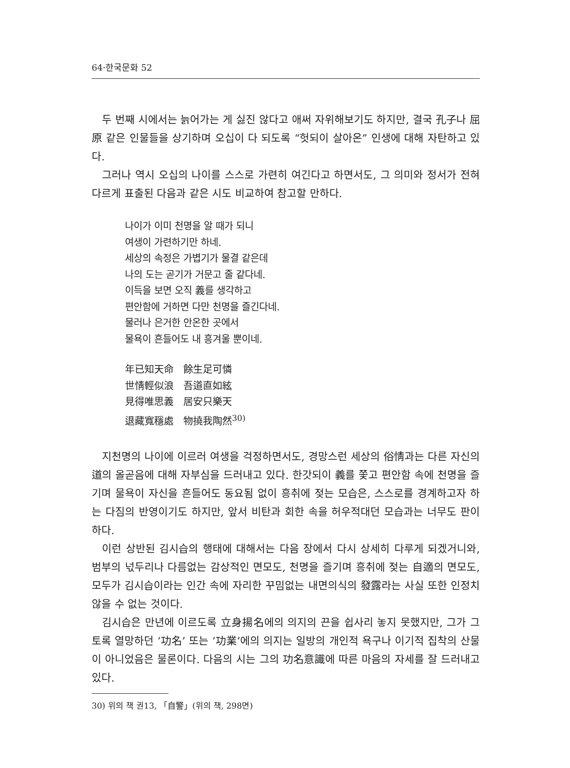64·한국문화 52
두 번째 시에서는 늙어가는 게 싫진 않다고 애써 자위해보기도 하지만, 결국 孔子나 屈原 같은 인물들을 상기하며 오십이 다 되도록 “헛되이 살아온” 인생에 대해 자탄하고 있다.
그러나 역시 오십의 나이를 스스로 가련히 여긴다고 하면서도, 그 의미와 정서가 전혀 다르게 표출된 다음과 같은 시도 비교하여 참고할 만하다.
나이가 이미 천명을 알 때가 되니
여생이 가련하기만 하네.
세상의 속정은 가볍기가 물결 같은데
나의 도는 곧기가 거문고 줄 같다네.
이득을 보면 오직 義를 생각하고
편안함에 거하면 다만 천명을 즐긴다네.
물러나 은거한 안온한 곳에서
물욕이 흔들어도 내 흥겨울 뿐이네.
年已知天命　餘生足可憐
世情輕似浪　吾道直如絃
見得唯思義　居安只樂天
退藏寬穩處　物撓我陶然<sup>30)</sup>
지천명의 나이에 이르러 여생을 걱정하면서도, 경망스런 세상의 俗情과는 다른 자신의 道의 올곧음에 대해 자부심을 드러내고 있다. 한갓되이 義를 쫓고 편안함 속에 천명을 즐기며 물욕이 자신을 흔들어도 동요됨 없이 흥취에 젖는 모습은, 스스로를 경계하고자 하는 다짐의 반영이기도 하지만, 앞서 비탄과 회한 속을 허우적대던 모습과는 너무도 판이하다.
이런 상반된 김시습의 행태에 대해서는 다음 장에서 다시 상세히 다루게 되겠거니와, 범부의 넋두리나 다름없는 감상적인 면모도, 천명을 즐기며 흥취에 젖는 自適의 면모도, 모두가 김시습이라는 인간 속에 자리한 꾸밈없는 내면의식의 發露라는 사실 또한 인정치 않을 수 없는 것이다.
김시습은 만년에 이르도록 立身揚名에의 의지의 끈을 쉽사리 놓지 못했지만, 그가 그토록 열망하던 ‘功名’ 또는 ‘功業’에의 의지는 일방의 개인적 욕구나 이기적 집착의 산물이 아니었음은 물론이다. 다음의 시는 그의 功名意識에 따른 마음의 자세를 잘 드러내고 있다.
30) 위의 책 권13, 「自警」(위의 책, 298면)